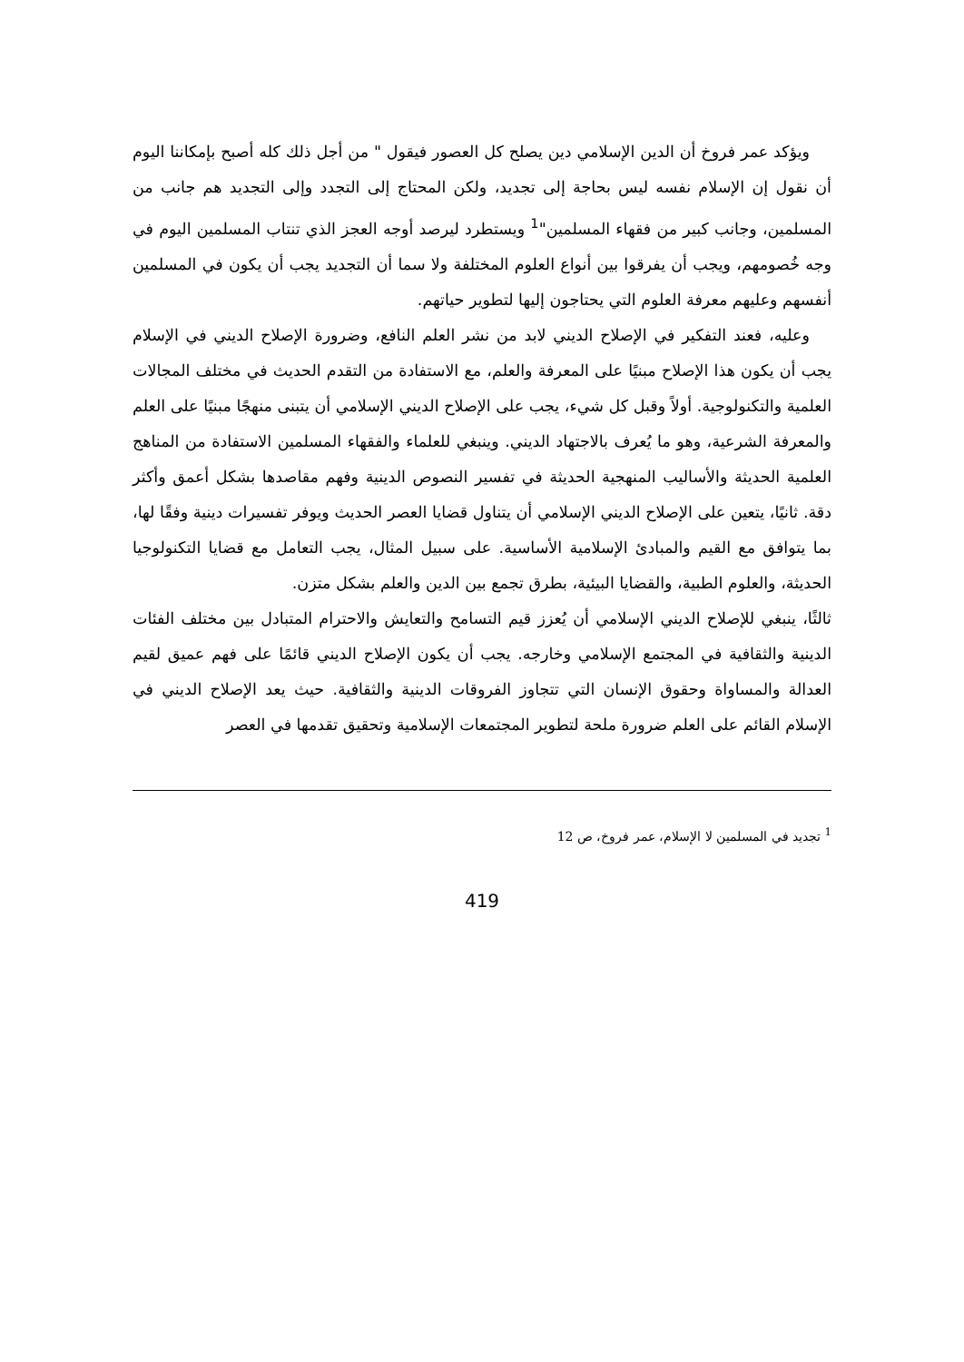ويؤكد عمر فروخ أن الدين الإسلامي دين يصلح كل العصور فيقول " من أجل ذلك كله أصبح بإمكاننا اليوم أن نقول إن الإسلام نفسه ليس بحاجة إلى تجديد، ولكن المحتاج إلى التجدد وإلى التجديد هم جانب من المسلمين، وجانب كبير من فقهاء المسلمين"<sup>1</sup> ويستطرد ليرصد أوجه العجز الذي تنتاب المسلمين اليوم في وجه خُصومهم، ويجب أن يفرقوا بين أنواع العلوم المختلفة ولا سما أن التجديد يجب أن يكون في المسلمين أنفسهم وعليهم معرفة العلوم التي يحتاجون إليها لتطوير حياتهم.
وعليه، فعند التفكير في الإصلاح الديني لابد من نشر العلم النافع، وضرورة الإصلاح الديني في الإسلام يجب أن يكون هذا الإصلاح مبنيًا على المعرفة والعلم، مع الاستفادة من التقدم الحديث في مختلف المجالات العلمية والتكنولوجية. أولاً وقبل كل شيء، يجب على الإصلاح الديني الإسلامي أن يتبنى منهجًا مبنيًا على العلم والمعرفة الشرعية، وهو ما يُعرف بالاجتهاد الديني. وينبغي للعلماء والفقهاء المسلمين الاستفادة من المناهج العلمية الحديثة والأساليب المنهجية الحديثة في تفسير النصوص الدينية وفهم مقاصدها بشكل أعمق وأكثر دقة. ثانيًا، يتعين على الإصلاح الديني الإسلامي أن يتناول قضايا العصر الحديث ويوفر تفسيرات دينية وفقًا لها، بما يتوافق مع القيم والمبادئ الإسلامية الأساسية. على سبيل المثال، يجب التعامل مع قضايا التكنولوجيا الحديثة، والعلوم الطبية، والقضايا البيئية، بطرق تجمع بين الدين والعلم بشكل متزن.
ثالثًا، ينبغي للإصلاح الديني الإسلامي أن يُعزز قيم التسامح والتعايش والاحترام المتبادل بين مختلف الفئات الدينية والثقافية في المجتمع الإسلامي وخارجه. يجب أن يكون الإصلاح الديني قائمًا على فهم عميق لقيم العدالة والمساواة وحقوق الإنسان التي تتجاوز الفروقات الدينية والثقافية. حيث يعد الإصلاح الديني في الإسلام القائم على العلم ضرورة ملحة لتطوير المجتمعات الإسلامية وتحقيق تقدمها في العصر
<sup>1</sup> تجديد في المسلمين لا الإسلام، عمر فروخ، ص 12
419